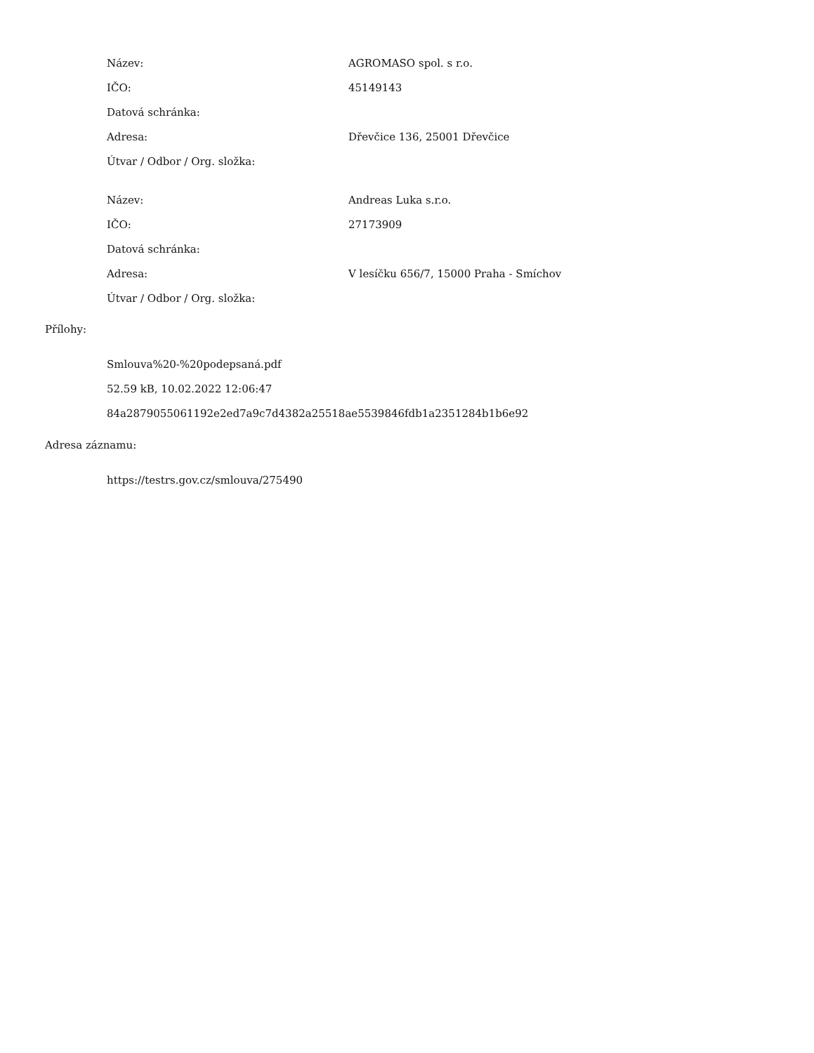| Název: | AGROMASO spol. s r.o. |
| IČO: | 45149143 |
| Datová schránka: | |
| Adresa: | Dřevčice 136, 25001 Dřevčice |
| Útvar / Odbor / Org. složka: | |
| Název: | Andreas Luka s.r.o. |
| IČO: | 27173909 |
| Datová schránka: | |
| Adresa: | V lesíčku 656/7, 15000 Praha - Smíchov |
| Útvar / Odbor / Org. složka: | |
Přílohy:
Smlouva%20-%20podepsaná.pdf
52.59 kB, 10.02.2022 12:06:47
84a2879055061192e2ed7a9c7d4382a25518ae5539846fdb1a2351284b1b6e92
Adresa záznamu:
https://testrs.gov.cz/smlouva/275490